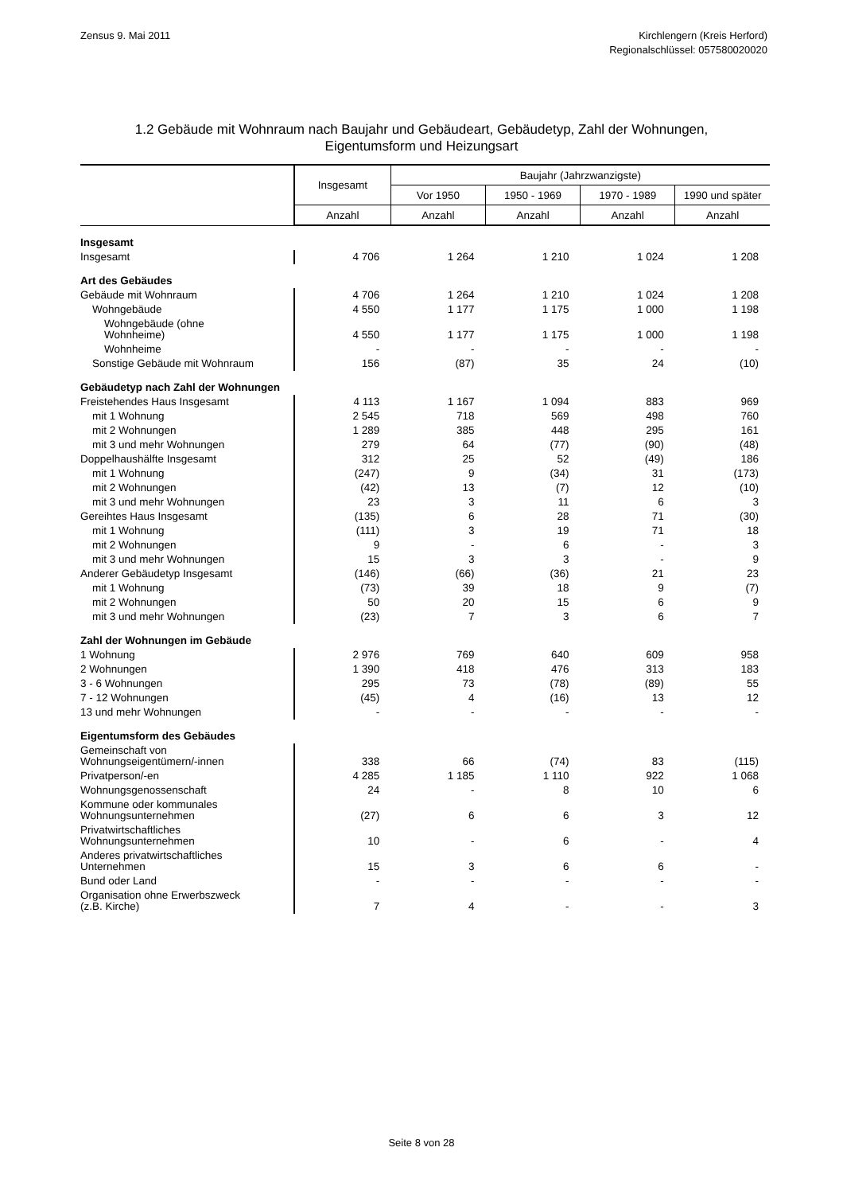Zensus 9. Mai 2011 Kirchlengern (Kreis Herford)
Regionalschlüssel: 057580020020
1.2 Gebäude mit Wohnraum nach Baujahr und Gebäudeart, Gebäudetyp, Zahl der Wohnungen,
Eigentumsform und Heizungsart
| | Insgesamt | Baujahr (Jahrzwanzigste) | | | |
| --- | --- | --- | --- | --- | --- |
| | | Vor 1950 | 1950 - 1969 | 1970 - 1989 | 1990 und später |
| | Anzahl | Anzahl | Anzahl | Anzahl | Anzahl |
| Insgesamt | | | | | |
| Insgesamt | 4 706 | 1 264 | 1 210 | 1 024 | 1 208 |
| Art des Gebäudes | | | | | |
| Gebäude mit Wohnraum | 4 706 | 1 264 | 1 210 | 1 024 | 1 208 |
| Wohngebäude | 4 550 | 1 177 | 1 175 | 1 000 | 1 198 |
| Wohngebäude (ohne Wohnheime) | 4 550 | 1 177 | 1 175 | 1 000 | 1 198 |
| Wohnheime | - | - | - | - | - |
| Sonstige Gebäude mit Wohnraum | 156 | (87) | 35 | 24 | (10) |
| Gebäudetyp nach Zahl der Wohnungen | | | | | |
| Freistehendes Haus Insgesamt | 4 113 | 1 167 | 1 094 | 883 | 969 |
| mit 1 Wohnung | 2 545 | 718 | 569 | 498 | 760 |
| mit 2 Wohnungen | 1 289 | 385 | 448 | 295 | 161 |
| mit 3 und mehr Wohnungen | 279 | 64 | (77) | (90) | (48) |
| Doppelhaushälfte Insgesamt | 312 | 25 | 52 | (49) | 186 |
| mit 1 Wohnung | (247) | 9 | (34) | 31 | (173) |
| mit 2 Wohnungen | (42) | 13 | (7) | 12 | (10) |
| mit 3 und mehr Wohnungen | 23 | 3 | 11 | 6 | 3 |
| Gereihtes Haus Insgesamt | (135) | 6 | 28 | 71 | (30) |
| mit 1 Wohnung | (111) | 3 | 19 | 71 | 18 |
| mit 2 Wohnungen | 9 | - | 6 | - | 3 |
| mit 3 und mehr Wohnungen | 15 | 3 | 3 | - | 9 |
| Anderer Gebäudetyp Insgesamt | (146) | (66) | (36) | 21 | 23 |
| mit 1 Wohnung | (73) | 39 | 18 | 9 | (7) |
| mit 2 Wohnungen | 50 | 20 | 15 | 6 | 9 |
| mit 3 und mehr Wohnungen | (23) | 7 | 3 | 6 | 7 |
| Zahl der Wohnungen im Gebäude | | | | | |
| 1 Wohnung | 2 976 | 769 | 640 | 609 | 958 |
| 2 Wohnungen | 1 390 | 418 | 476 | 313 | 183 |
| 3 - 6 Wohnungen | 295 | 73 | (78) | (89) | 55 |
| 7 - 12 Wohnungen | (45) | 4 | (16) | 13 | 12 |
| 13 und mehr Wohnungen | - | - | - | - | - |
| Eigentumsform des Gebäudes | | | | | |
| Gemeinschaft von Wohnungseigentümern/-innen | 338 | 66 | (74) | 83 | (115) |
| Privatperson/-en | 4 285 | 1 185 | 1 110 | 922 | 1 068 |
| Wohnungsgenossenschaft | 24 | - | 8 | 10 | 6 |
| Kommune oder kommunales Wohnungsunternehmen | (27) | 6 | 6 | 3 | 12 |
| Privatwirtschaftliches Wohnungsunternehmen | 10 | - | 6 | - | 4 |
| Anderes privatwirtschaftliches Unternehmen | 15 | 3 | 6 | 6 | - |
| Bund oder Land | - | - | - | - | - |
| Organisation ohne Erwerbszweck (z.B. Kirche) | 7 | 4 | - | - | 3 |
Seite 8 von 28